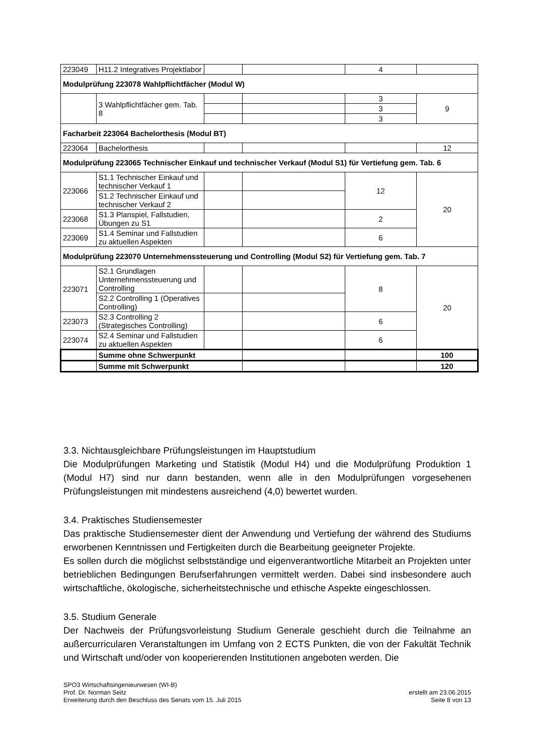| 223049 | H11.2 Integratives Projektlabor | | | 4 | |
| Modulprüfung 223078 Wahlpflichtfächer (Modul W) | | | | | |
| | 3 Wahlpflichtfächer gem. Tab. 8 | | | 3 | 9 |
| | | | | 3 | |
| | | | | 3 | |
| Facharbeit 223064 Bachelorthesis (Modul BT) | | | | | |
| 223064 | Bachelorthesis | | | | 12 |
| Modulprüfung 223065 Technischer Einkauf und technischer Verkauf (Modul S1) für Vertiefung gem. Tab. 6 | | | | | |
| 223066 | S1.1 Technischer Einkauf und technischer Verkauf 1 | | | 12 | 20 |
| | S1.2 Technischer Einkauf und technischer Verkauf 2 | | | | |
| 223068 | S1.3 Planspiel, Fallstudien, Übungen zu S1 | | | 2 | |
| 223069 | S1.4 Seminar und Fallstudien zu aktuellen Aspekten | | | 6 | |
| Modulprüfung 223070 Unternehmenssteuerung und Controlling (Modul S2) für Vertiefung gem. Tab. 7 | | | | | |
| 223071 | S2.1 Grundlagen Unternehmenssteuerung und Controlling | | | 8 | 20 |
| | S2.2 Controlling 1 (Operatives Controlling) | | | | |
| 223073 | S2.3 Controlling 2 (Strategisches Controlling) | | | 6 | |
| 223074 | S2.4 Seminar und Fallstudien zu aktuellen Aspekten | | | 6 | |
| | Summe ohne Schwerpunkt | | | | 100 |
| | Summe mit Schwerpunkt | | | | 120 |
3.3. Nichtausgleichbare Prüfungsleistungen im Hauptstudium
Die Modulprüfungen Marketing und Statistik (Modul H4) und die Modulprüfung Produktion 1 (Modul H7) sind nur dann bestanden, wenn alle in den Modulprüfungen vorgesehenen Prüfungsleistungen mit mindestens ausreichend (4,0) bewertet wurden.
3.4. Praktisches Studiensemester
Das praktische Studiensemester dient der Anwendung und Vertiefung der während des Studiums erworbenen Kenntnissen und Fertigkeiten durch die Bearbeitung geeigneter Projekte.
Es sollen durch die möglichst selbstständige und eigenverantwortliche Mitarbeit an Projekten unter betrieblichen Bedingungen Berufserfahrungen vermittelt werden. Dabei sind insbesondere auch wirtschaftliche, ökologische, sicherheitstechnische und ethische Aspekte eingeschlossen.
3.5. Studium Generale
Der Nachweis der Prüfungsvorleistung Studium Generale geschieht durch die Teilnahme an außercurricularen Veranstaltungen im Umfang von 2 ECTS Punkten, die von der Fakultät Technik und Wirtschaft und/oder von kooperierenden Institutionen angeboten werden. Die
SPO3 Wirtschaftsingenieurwesen (WI-B)
Prof. Dr. Norman Seitz
Erweiterung durch den Beschluss des Senats vom 15. Juli 2015
erstellt am 23.06.2015
Seite 8 von 13